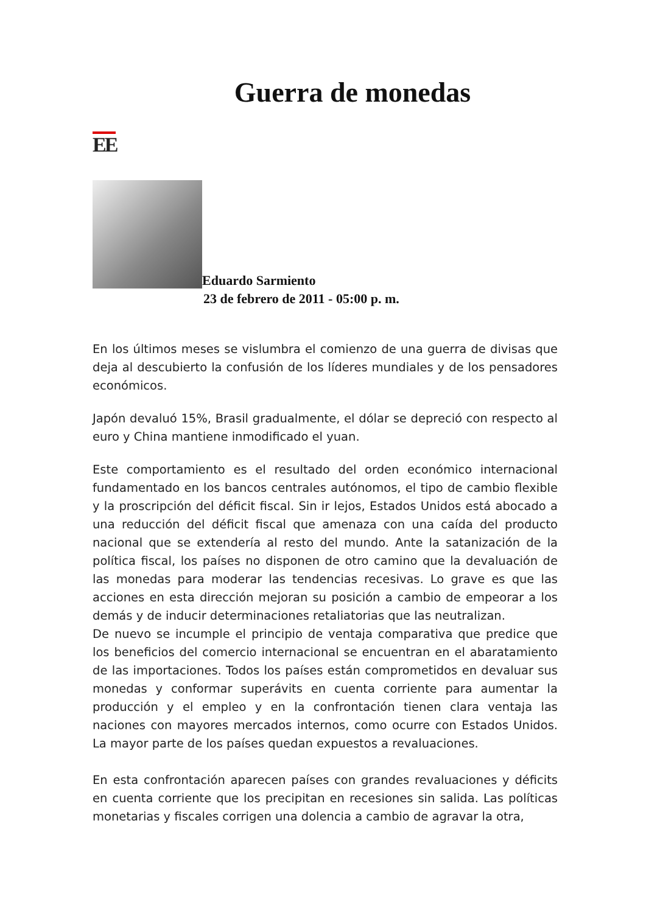Guerra de monedas
EE
Eduardo Sarmiento
23 de febrero de 2011 - 05:00 p. m.
En los últimos meses se vislumbra el comienzo de una guerra de divisas que deja al descubierto la confusión de los líderes mundiales y de los pensadores económicos.
Japón devaluó 15%, Brasil gradualmente, el dólar se depreció con respecto al euro y China mantiene inmodificado el yuan.
Este comportamiento es el resultado del orden económico internacional fundamentado en los bancos centrales autónomos, el tipo de cambio flexible y la proscripción del déficit fiscal. Sin ir lejos, Estados Unidos está abocado a una reducción del déficit fiscal que amenaza con una caída del producto nacional que se extendería al resto del mundo. Ante la satanización de la política fiscal, los países no disponen de otro camino que la devaluación de las monedas para moderar las tendencias recesivas. Lo grave es que las acciones en esta dirección mejoran su posición a cambio de empeorar a los demás y de inducir determinaciones retaliatorias que las neutralizan.
De nuevo se incumple el principio de ventaja comparativa que predice que los beneficios del comercio internacional se encuentran en el abaratamiento de las importaciones. Todos los países están comprometidos en devaluar sus monedas y conformar superávits en cuenta corriente para aumentar la producción y el empleo y en la confrontación tienen clara ventaja las naciones con mayores mercados internos, como ocurre con Estados Unidos. La mayor parte de los países quedan expuestos a revaluaciones.
En esta confrontación aparecen países con grandes revaluaciones y déficits en cuenta corriente que los precipitan en recesiones sin salida. Las políticas monetarias y fiscales corrigen una dolencia a cambio de agravar la otra,